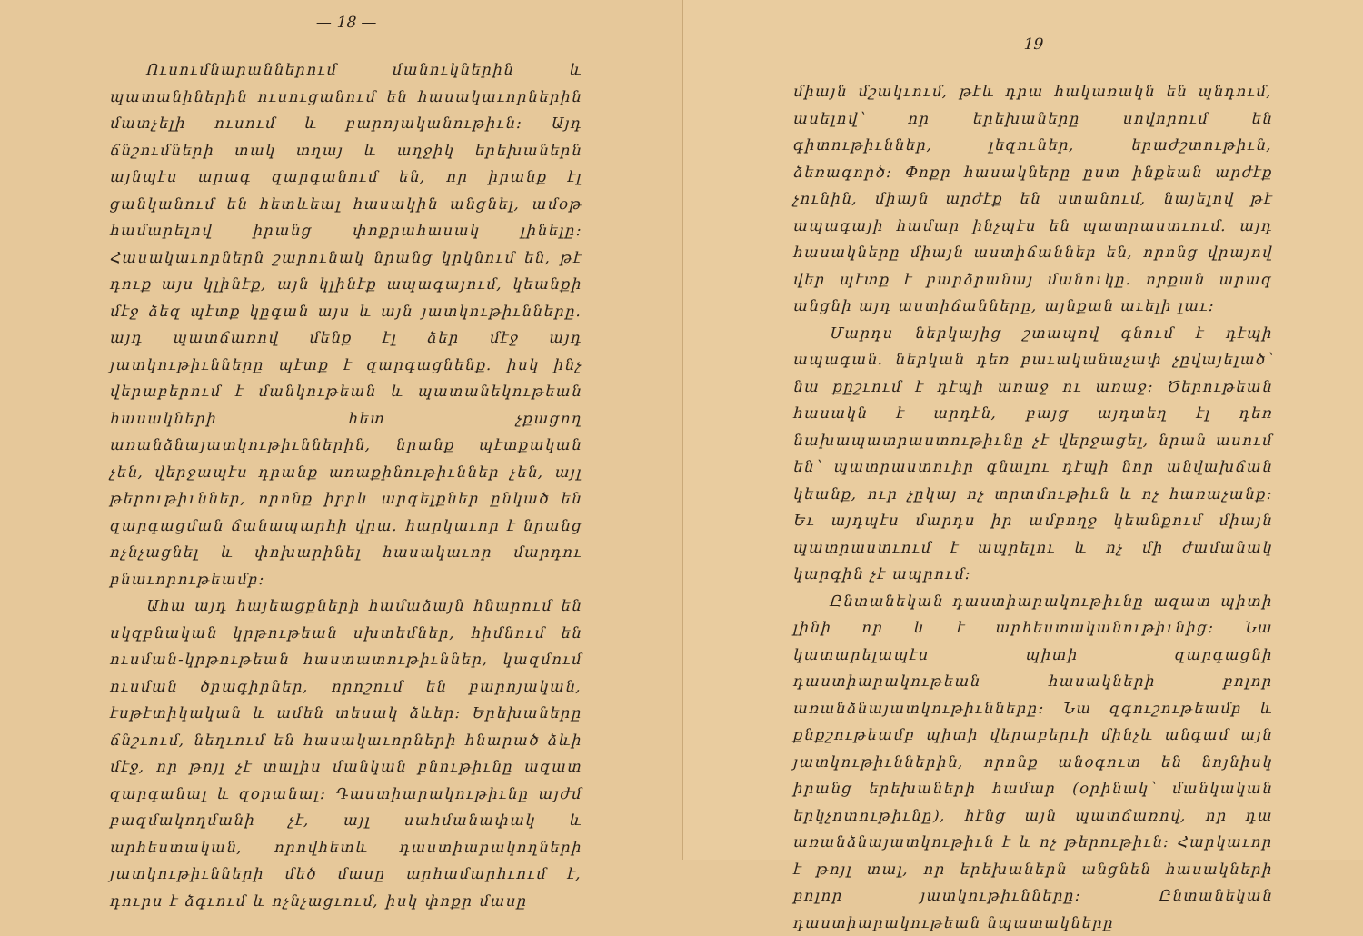— 18 —
Ուսումնարաններում մանուկներին և պատանիներին ուսուցանում են հասակաւորներին մատչելի ուսում և բարոյականութիւն: Այդ ճնշումների տակ տղայ և աղջիկ երեխաներն այնպէս արագ զարգանում են, որ իրանք էլ ցանկանում են հետևեալ հասակին անցնել, ամօթ համարելով իրանց փոքրահասակ լինելը: Հասակաւորներն շարունակ նրանց կրկնում են, թէ դուք այս կլինէք, այն կլինէք ապագայում, կեանքի մէջ ձեզ պէտք կըգան այս և այն յատկութիւնները. այդ պատճառով մենք էլ ձեր մէջ այդ յատկութիւնները պէտք է զարգացնենք. իսկ ինչ վերաբերում է մանկութեան և պատանեկութեան հասակների հետ չքացող առանձնայատկութիւններին, նրանք պէտքական չեն, վերջապէս դրանք առաքինութիւններ չեն, այլ թերութիւններ, որոնք իբրև արգելքներ ընկած են զարգացման ճանապարհի վրա. հարկաւոր է նրանց ոչնչացնել և փոխարինել հասակաւոր մարդու բնաւորութեամբ:
Ահա այդ հայեացքների համաձայն հնարում են սկզբնական կրթութեան սխտեմներ, հիմնում են ուսման-կրթութեան հաստատութիւններ, կազմում ուսման ծրագիրներ, որոշում են բարոյական, էսթէտիկական և ամեն տեսակ ձևեր: Երեխաները ճնշւում, նեղւում են հասակաւորների հնարած ձևի մէջ, որ թոյլ չէ տալիս մանկան բնութիւնը ազատ զարգանալ և զօրանալ: Դաստիարակութիւնը այժմ բազմակողմանի չէ, այլ սահմանափակ և արհեստական, որովհետև դաստիարակողների յատկութիւնների մեծ մասը արհամարհւում է, դուրս է ձգւում և ոչնչացւում, իսկ փոքր մասը
— 19 —
միայն մշակւում, թէև դրա հակառակն են պնդում, ասելով՝ որ երեխաները սովորում են գիտութիւններ, լեզուներ, երաժշտութիւն, ձեռագործ: Փոքր հասակները ըստ ինքեան արժէք չունին, միայն արժէք են ստանում, նայելով թէ ապագայի համար ինչպէս են պատրաստւում. այդ հասակները միայն աստիճաններ են, որոնց վրայով վեր պէտք է բարձրանայ մանուկը. որքան արագ անցնի այդ աստիճանները, այնքան աւելի լաւ:
Մարդս ներկայից շտապով գնում է դէպի ապագան. ներկան դեռ բաւականաչափ չըվայելած՝ նա քըշւում է դէպի առաջ ու առաջ: Ծերութեան հասակն է արդէն, բայց այդտեղ էլ դեռ նախապատրաստութիւնը չէ վերջացել, նրան ասում են՝ պատրաստուիր գնալու դէպի նոր անվախճան կեանք, ուր չըկայ ոչ տրտմութիւն և ոչ հառաչանք: Եւ այդպէս մարդս իր ամբողջ կեանքում միայն պատրաստւում է ապրելու և ոչ մի ժամանակ կարգին չէ ապրում:
Ընտանեկան դաստիարակութիւնը ազատ պիտի լինի որ և է արհեստականութիւնից: Նա կատարելապէս պիտի զարգացնի դաստիարակութեան հասակների բոլոր առանձնայատկութիւնները: Նա զգուշութեամբ և քնքշութեամբ պիտի վերաբերւի մինչև անգամ այն յատկութիւններին, որոնք անօգուտ են նոյնիսկ իրանց երեխաների համար (օրինակ՝ մանկական երկչոտութիւնը), հէնց այն պատճառով, որ դա առանձնայատկութիւն է և ոչ թերութիւն: Հարկաւոր է թոյլ տալ, որ երեխաներն անցնեն հասակների բոլոր յատկութիւնները: Ընտանեկան դաստիարակութեան նպատակները